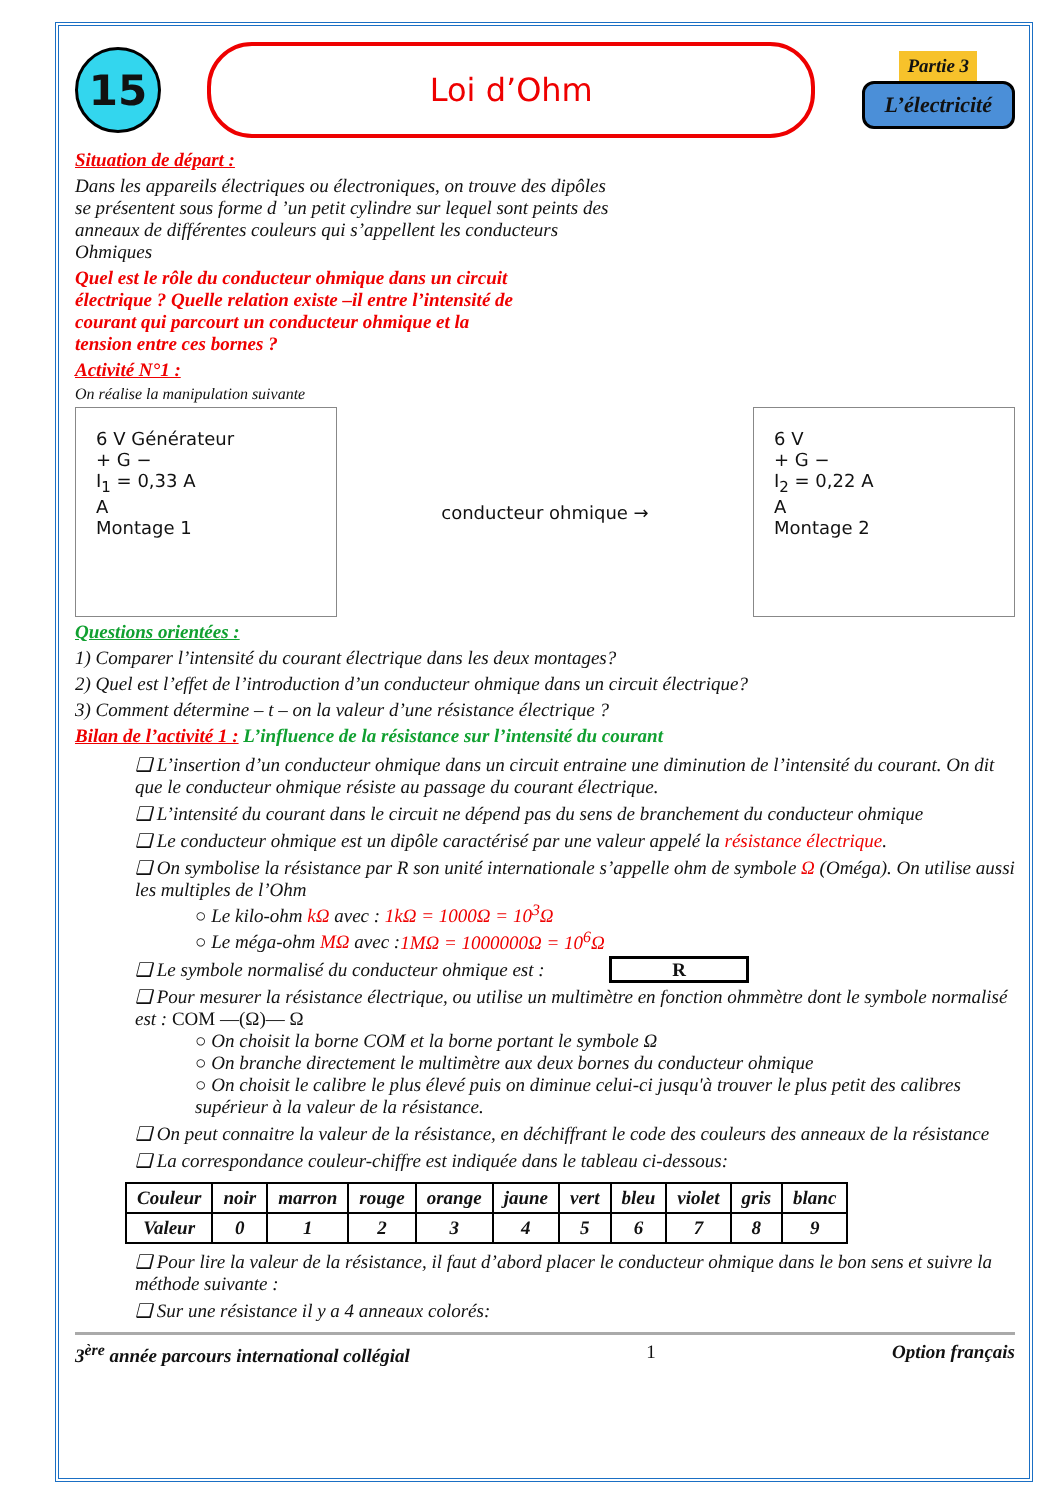15
Loi d’Ohm
Partie 3
L’électricité
Situation de départ :
Dans les appareils électriques ou électroniques, on trouve des dipôles se présentent sous forme d ’un petit cylindre sur lequel sont peints des anneaux de différentes couleurs qui s’appellent les conducteurs Ohmiques
Quel est le rôle du conducteur ohmique dans un circuit électrique ? Quelle relation existe –il entre l’intensité de courant qui parcourt un conducteur ohmique et la tension entre ces bornes ?
Activité N°1 :
On réalise la manipulation suivante
6 V Générateur
+ G −
I<sub>1</sub> = 0,33 A
A
Montage 1
conducteur ohmique →
6 V
+ G −
I<sub>2</sub> = 0,22 A
A
Montage 2
Questions orientées :
1) Comparer l’intensité du courant électrique dans les deux montages?
2) Quel est l’effet de l’introduction d’un conducteur ohmique dans un circuit électrique?
3) Comment détermine – t – on la valeur d’une résistance électrique ?
Bilan de l’activité 1 : L’influence de la résistance sur l’intensité du courant
❑ L’insertion d’un conducteur ohmique dans un circuit entraine une diminution de l’intensité du courant. On dit que le conducteur ohmique résiste au passage du courant électrique.
❑ L’intensité du courant dans le circuit ne dépend pas du sens de branchement du conducteur ohmique
❑ Le conducteur ohmique est un dipôle caractérisé par une valeur appelé la résistance électrique.
❑ On symbolise la résistance par R son unité internationale s’appelle ohm de symbole Ω (Oméga). On utilise aussi les multiples de l’Ohm
○ Le kilo-ohm kΩ avec : 1kΩ = 1000Ω = 10<sup>3</sup>Ω
○ Le méga-ohm MΩ avec :1MΩ = 1000000Ω = 10<sup>6</sup>Ω
❑ Le symbole normalisé du conducteur ohmique est : R
❑ Pour mesurer la résistance électrique, ou utilise un multimètre en fonction ohmmètre dont le symbole normalisé est : COM —(Ω)— Ω
○ On choisit la borne COM et la borne portant le symbole Ω
○ On branche directement le multimètre aux deux bornes du conducteur ohmique
○ On choisit le calibre le plus élevé puis on diminue celui-ci jusqu'à trouver le plus petit des calibres supérieur à la valeur de la résistance.
❑ On peut connaitre la valeur de la résistance, en déchiffrant le code des couleurs des anneaux de la résistance
❑ La correspondance couleur-chiffre est indiquée dans le tableau ci-dessous:
| Couleur | noir | marron | rouge | orange | jaune | vert | bleu | violet | gris | blanc |
| --- | --- | --- | --- | --- | --- | --- | --- | --- | --- | --- |
| Valeur | 0 | 1 | 2 | 3 | 4 | 5 | 6 | 7 | 8 | 9 |
❑ Pour lire la valeur de la résistance, il faut d’abord placer le conducteur ohmique dans le bon sens et suivre la méthode suivante :
❑ Sur une résistance il y a 4 anneaux colorés:
3<sup>ère</sup> année parcours international collégial 1 Option français